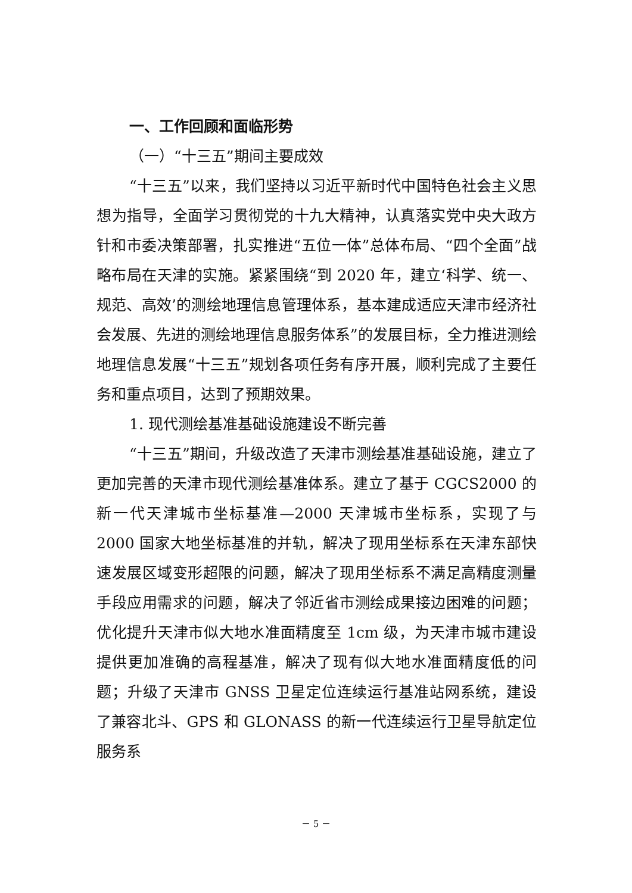一、工作回顾和面临形势
（一）“十三五”期间主要成效
“十三五”以来，我们坚持以习近平新时代中国特色社会主义思想为指导，全面学习贯彻党的十九大精神，认真落实党中央大政方针和市委决策部署，扎实推进“五位一体”总体布局、“四个全面”战略布局在天津的实施。紧紧围绕“到 2020 年，建立‘科学、统一、规范、高效’的测绘地理信息管理体系，基本建成适应天津市经济社会发展、先进的测绘地理信息服务体系”的发展目标，全力推进测绘地理信息发展“十三五”规划各项任务有序开展，顺利完成了主要任务和重点项目，达到了预期效果。
1. 现代测绘基准基础设施建设不断完善
“十三五”期间，升级改造了天津市测绘基准基础设施，建立了更加完善的天津市现代测绘基准体系。建立了基于 CGCS2000 的新一代天津城市坐标基准—2000 天津城市坐标系，实现了与 2000 国家大地坐标基准的并轨，解决了现用坐标系在天津东部快速发展区域变形超限的问题，解决了现用坐标系不满足高精度测量手段应用需求的问题，解决了邻近省市测绘成果接边困难的问题；优化提升天津市似大地水准面精度至 1cm 级，为天津市城市建设提供更加准确的高程基准，解决了现有似大地水准面精度低的问题；升级了天津市 GNSS 卫星定位连续运行基准站网系统，建设了兼容北斗、GPS 和 GLONASS 的新一代连续运行卫星导航定位服务系
－ 5 －